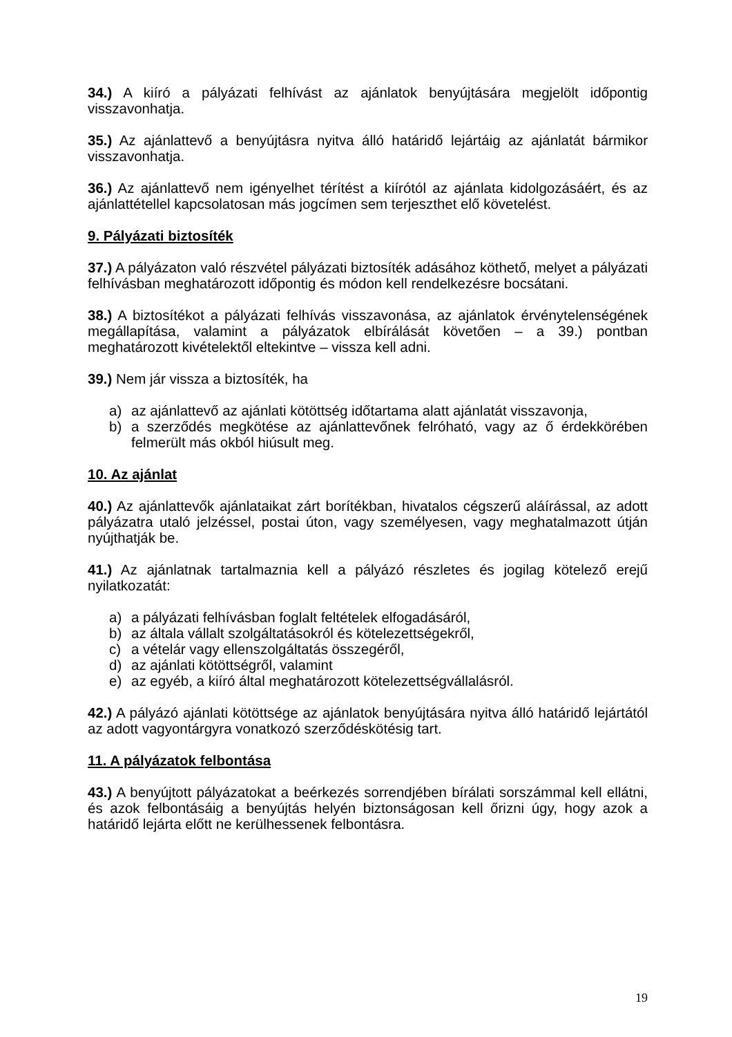34.) A kiíró a pályázati felhívást az ajánlatok benyújtására megjelölt időpontig visszavonhatja.
35.) Az ajánlattevő a benyújtásra nyitva álló határidő lejártáig az ajánlatát bármikor visszavonhatja.
36.) Az ajánlattevő nem igényelhet térítést a kiírótól az ajánlata kidolgozásáért, és az ajánlattétellel kapcsolatosan más jogcímen sem terjeszthet elő követelést.
9. Pályázati biztosíték
37.) A pályázaton való részvétel pályázati biztosíték adásához köthető, melyet a pályázati felhívásban meghatározott időpontig és módon kell rendelkezésre bocsátani.
38.) A biztosítékot a pályázati felhívás visszavonása, az ajánlatok érvénytelenségének megállapítása, valamint a pályázatok elbírálását követően – a 39.) pontban meghatározott kivételektől eltekintve – vissza kell adni.
39.) Nem jár vissza a biztosíték, ha
a) az ajánlattevő az ajánlati kötöttség időtartama alatt ajánlatát visszavonja,
b) a szerződés megkötése az ajánlattevőnek felróható, vagy az ő érdekkörében felmerült más okból hiúsult meg.
10. Az ajánlat
40.) Az ajánlattevők ajánlataikat zárt borítékban, hivatalos cégszerű aláírással, az adott pályázatra utaló jelzéssel, postai úton, vagy személyesen, vagy meghatalmazott útján nyújthatják be.
41.) Az ajánlatnak tartalmaznia kell a pályázó részletes és jogilag kötelező erejű nyilatkozatát:
a) a pályázati felhívásban foglalt feltételek elfogadásáról,
b) az általa vállalt szolgáltatásokról és kötelezettségekről,
c) a vételár vagy ellenszolgáltatás összegéről,
d) az ajánlati kötöttségről, valamint
e) az egyéb, a kiíró által meghatározott kötelezettségvállalásról.
42.) A pályázó ajánlati kötöttsége az ajánlatok benyújtására nyitva álló határidő lejártától az adott vagyontárgyra vonatkozó szerződéskötésig tart.
11. A pályázatok felbontása
43.) A benyújtott pályázatokat a beérkezés sorrendjében bírálati sorszámmal kell ellátni, és azok felbontásáig a benyújtás helyén biztonságosan kell őrizni úgy, hogy azok a határidő lejárta előtt ne kerülhessenek felbontásra.
19